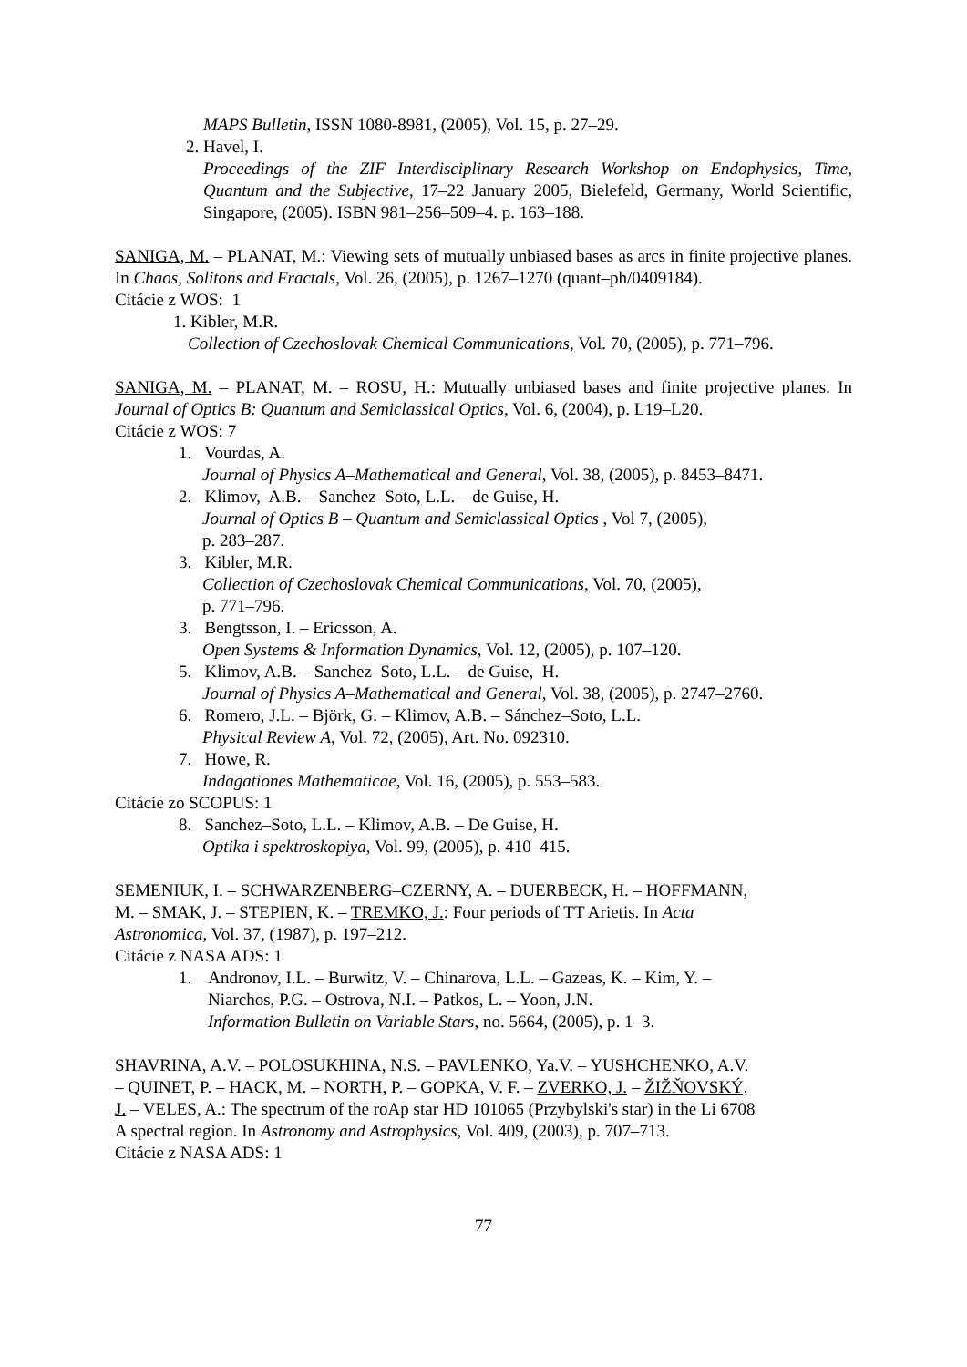MAPS Bulletin, ISSN 1080-8981, (2005), Vol. 15, p. 27–29.
2. Havel, I.
Proceedings of the ZIF Interdisciplinary Research Workshop on Endophysics, Time, Quantum and the Subjective, 17–22 January 2005, Bielefeld, Germany, World Scientific, Singapore, (2005). ISBN 981–256–509–4. p. 163–188.
SANIGA, M. – PLANAT, M.: Viewing sets of mutually unbiased bases as arcs in finite projective planes. In Chaos, Solitons and Fractals, Vol. 26, (2005), p. 1267–1270 (quant–ph/0409184).
Citácie z WOS: 1
1. Kibler, M.R.
Collection of Czechoslovak Chemical Communications, Vol. 70, (2005), p. 771–796.
SANIGA, M. – PLANAT, M. – ROSU, H.: Mutually unbiased bases and finite projective planes. In Journal of Optics B: Quantum and Semiclassical Optics, Vol. 6, (2004), p. L19–L20.
Citácie z WOS: 7
1. Vourdas, A.
Journal of Physics A–Mathematical and General, Vol. 38, (2005), p. 8453–8471.
2. Klimov, A.B. – Sanchez–Soto, L.L. – de Guise, H.
Journal of Optics B – Quantum and Semiclassical Optics , Vol 7, (2005),
p. 283–287.
3. Kibler, M.R.
Collection of Czechoslovak Chemical Communications, Vol. 70, (2005),
p. 771–796.
3. Bengtsson, I. – Ericsson, A.
Open Systems & Information Dynamics, Vol. 12, (2005), p. 107–120.
5. Klimov, A.B. – Sanchez–Soto, L.L. – de Guise, H.
Journal of Physics A–Mathematical and General, Vol. 38, (2005), p. 2747–2760.
6. Romero, J.L. – Björk, G. – Klimov, A.B. – Sánchez–Soto, L.L.
Physical Review A, Vol. 72, (2005), Art. No. 092310.
7. Howe, R.
Indagationes Mathematicae, Vol. 16, (2005), p. 553–583.
Citácie zo SCOPUS: 1
8. Sanchez–Soto, L.L. – Klimov, A.B. – De Guise, H.
Optika i spektroskopiya, Vol. 99, (2005), p. 410–415.
SEMENIUK, I. – SCHWARZENBERG–CZERNY, A. – DUERBECK, H. – HOFFMANN,
M. – SMAK, J. – STEPIEN, K. – TREMKO, J.: Four periods of TT Arietis. In Acta
Astronomica, Vol. 37, (1987), p. 197–212.
Citácie z NASA ADS: 1
1. Andronov, I.L. – Burwitz, V. – Chinarova, L.L. – Gazeas, K. – Kim, Y. –
Niarchos, P.G. – Ostrova, N.I. – Patkos, L. – Yoon, J.N.
Information Bulletin on Variable Stars, no. 5664, (2005), p. 1–3.
SHAVRINA, A.V. – POLOSUKHINA, N.S. – PAVLENKO, Ya.V. – YUSHCHENKO, A.V.
– QUINET, P. – HACK, M. – NORTH, P. – GOPKA, V. F. – ZVERKO, J. – ŽIŽŇOVSKÝ,
J. – VELES, A.: The spectrum of the roAp star HD 101065 (Przybylski's star) in the Li 6708
A spectral region. In Astronomy and Astrophysics, Vol. 409, (2003), p. 707–713.
Citácie z NASA ADS: 1
77